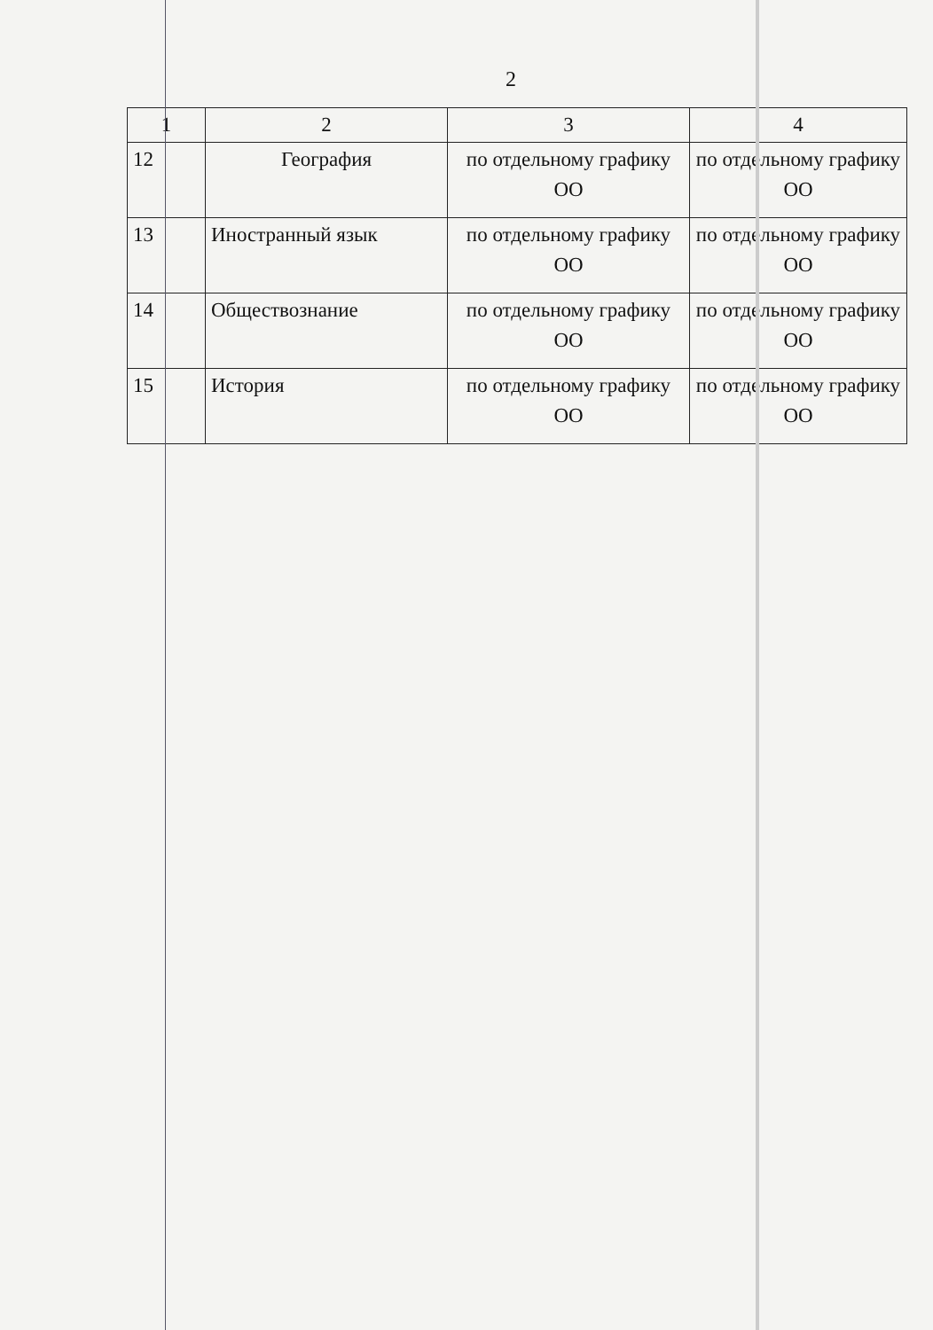2
| 1 | 2 | 3 | 4 |
| 12 | География | по отдельному графику ОО | по отдельному графику ОО |
| 13 | Иностранный язык | по отдельному графику ОО | по отдельному графику ОО |
| 14 | Обществознание | по отдельному графику ОО | по отдельному графику ОО |
| 15 | История | по отдельному графику ОО | по отдельному графику ОО |